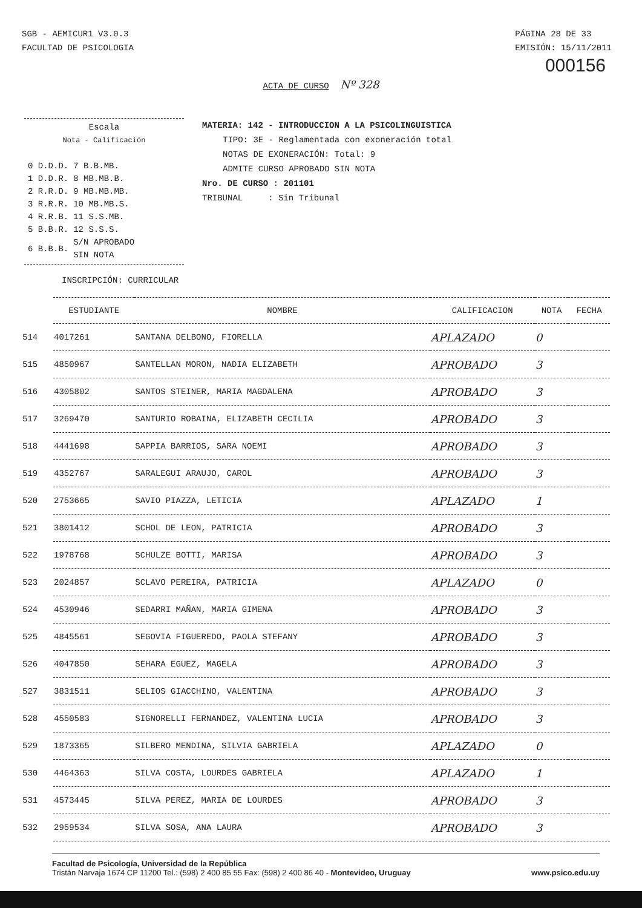SGB - AEMICUR1 V3.0.3
FACULTAD DE PSICOLOGIA
PÁGINA 28 DE 33
EMISIÓN: 15/11/2011
000156
ACTA DE CURSO Nº 328
Escala
Nota - Calificación
| 0 D.D.D. | 7 B.B.MB. |
| 1 D.D.R. | 8 MB.MB.B. |
| 2 R.R.D. | 9 MB.MB.MB. |
| 3 R.R.R. | 10 MB.MB.S. |
| 4 R.R.B. | 11 S.S.MB. |
| 5 B.B.R. | 12 S.S.S. |
| 6 B.B.B. | S/N APROBADO SIN NOTA |
MATERIA: 142 - INTRODUCCION A LA PSICOLINGUISTICA
TIPO: 3E - Reglamentada con exoneración total
NOTAS DE EXONERACIÓN: Total: 9
ADMITE CURSO APROBADO SIN NOTA
Nro. DE CURSO : 201101
TRIBUNAL : Sin Tribunal
INSCRIPCIÓN: CURRICULAR
| | ESTUDIANTE | NOMBRE | CALIFICACION | NOTA | FECHA |
| --- | --- | --- | --- | --- | --- |
| 514 | 4017261 | SANTANA DELBONO, FIORELLA | APLAZADO | 0 | |
| 515 | 4850967 | SANTELLAN MORON, NADIA ELIZABETH | APROBADO | 3 | |
| 516 | 4305802 | SANTOS STEINER, MARIA MAGDALENA | APROBADO | 3 | |
| 517 | 3269470 | SANTURIO ROBAINA, ELIZABETH CECILIA | APROBADO | 3 | |
| 518 | 4441698 | SAPPIA BARRIOS, SARA NOEMI | APROBADO | 3 | |
| 519 | 4352767 | SARALEGUI ARAUJO, CAROL | APROBADO | 3 | |
| 520 | 2753665 | SAVIO PIAZZA, LETICIA | APLAZADO | 1 | |
| 521 | 3801412 | SCHOL DE LEON, PATRICIA | APROBADO | 3 | |
| 522 | 1978768 | SCHULZE BOTTI, MARISA | APROBADO | 3 | |
| 523 | 2024857 | SCLAVO PEREIRA, PATRICIA | APLAZADO | 0 | |
| 524 | 4530946 | SEDARRI MAÑAN, MARIA GIMENA | APROBADO | 3 | |
| 525 | 4845561 | SEGOVIA FIGUEREDO, PAOLA STEFANY | APROBADO | 3 | |
| 526 | 4047850 | SEHARA EGUEZ, MAGELA | APROBADO | 3 | |
| 527 | 3831511 | SELIOS GIACCHINO, VALENTINA | APROBADO | 3 | |
| 528 | 4550583 | SIGNORELLI FERNANDEZ, VALENTINA LUCIA | APROBADO | 3 | |
| 529 | 1873365 | SILBERO MENDINA, SILVIA GABRIELA | APLAZADO | 0 | |
| 530 | 4464363 | SILVA COSTA, LOURDES GABRIELA | APLAZADO | 1 | |
| 531 | 4573445 | SILVA PEREZ, MARIA DE LOURDES | APROBADO | 3 | |
| 532 | 2959534 | SILVA SOSA, ANA LAURA | APROBADO | 3 | |
Facultad de Psicología, Universidad de la República
Tristán Narvaja 1674 CP 11200 Tel.: (598) 2 400 85 55 Fax: (598) 2 400 86 40 - Montevideo, Uruguay www.psico.edu.uy